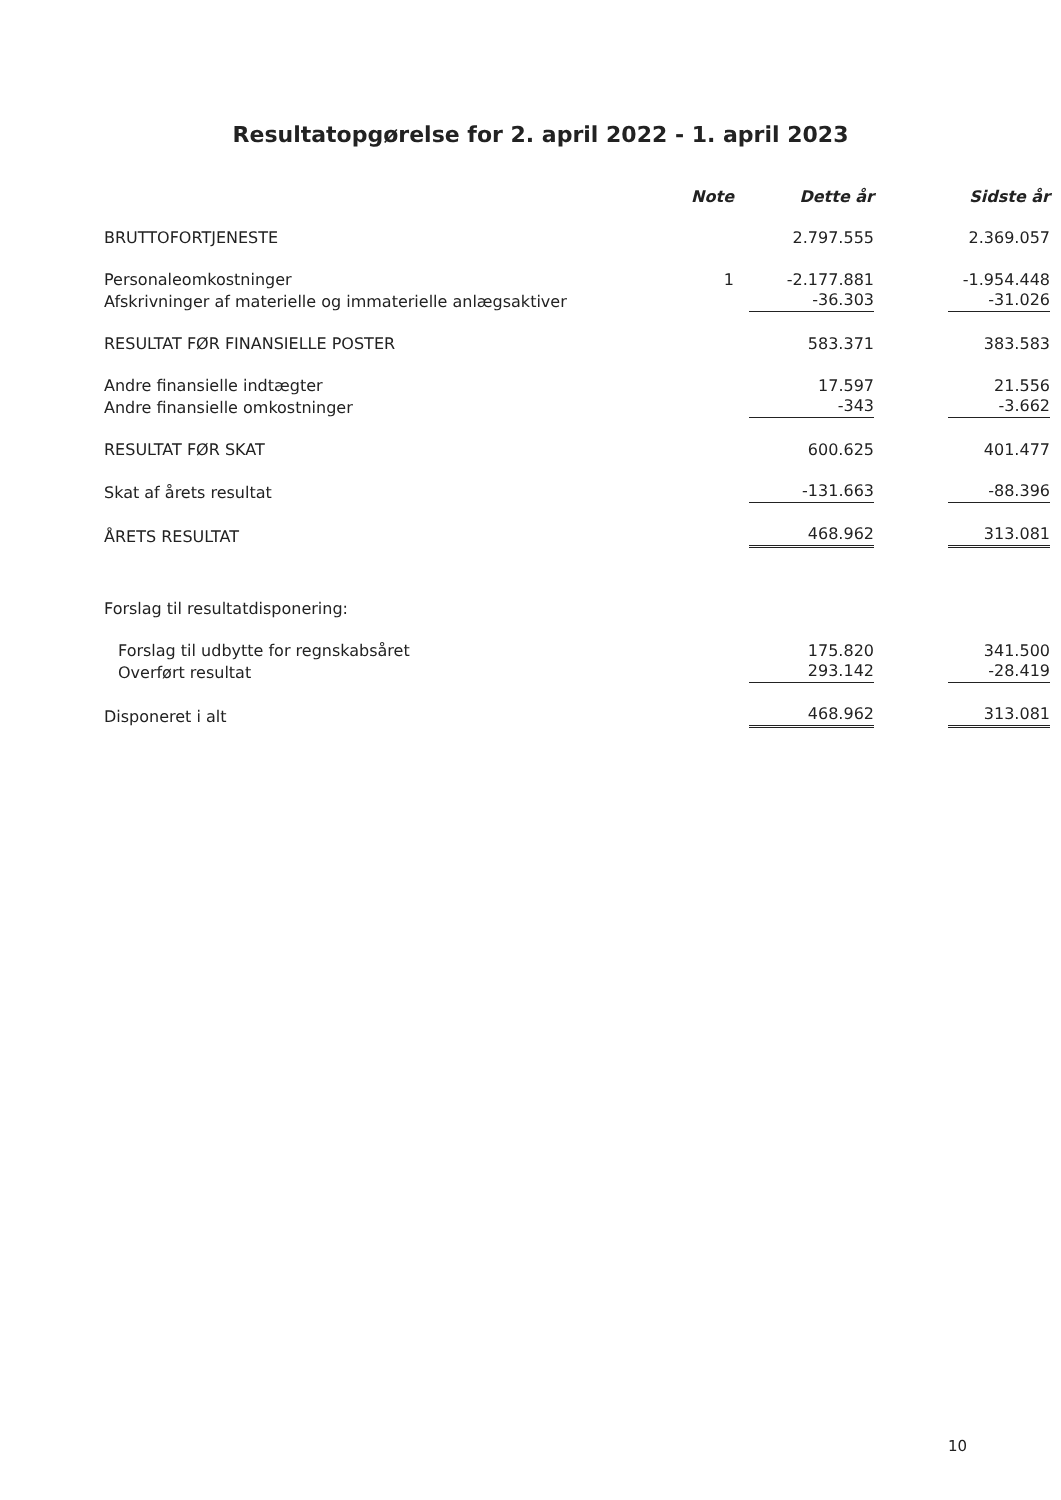Resultatopgørelse for 2. april 2022 - 1. april 2023
| | Note | Dette år | Sidste år |
| --- | --- | --- | --- |
| BRUTTOFORTJENESTE | | 2.797.555 | 2.369.057 |
| Personaleomkostninger | 1 | -2.177.881 | -1.954.448 |
| Afskrivninger af materielle og immaterielle anlægsaktiver | | -36.303 | -31.026 |
| RESULTAT FØR FINANSIELLE POSTER | | 583.371 | 383.583 |
| Andre finansielle indtægter | | 17.597 | 21.556 |
| Andre finansielle omkostninger | | -343 | -3.662 |
| RESULTAT FØR SKAT | | 600.625 | 401.477 |
| Skat af årets resultat | | -131.663 | -88.396 |
| ÅRETS RESULTAT | | 468.962 | 313.081 |
| Forslag til resultatdisponering: | | | |
| Forslag til udbytte for regnskabsåret | | 175.820 | 341.500 |
| Overført resultat | | 293.142 | -28.419 |
| Disponeret i alt | | 468.962 | 313.081 |
10